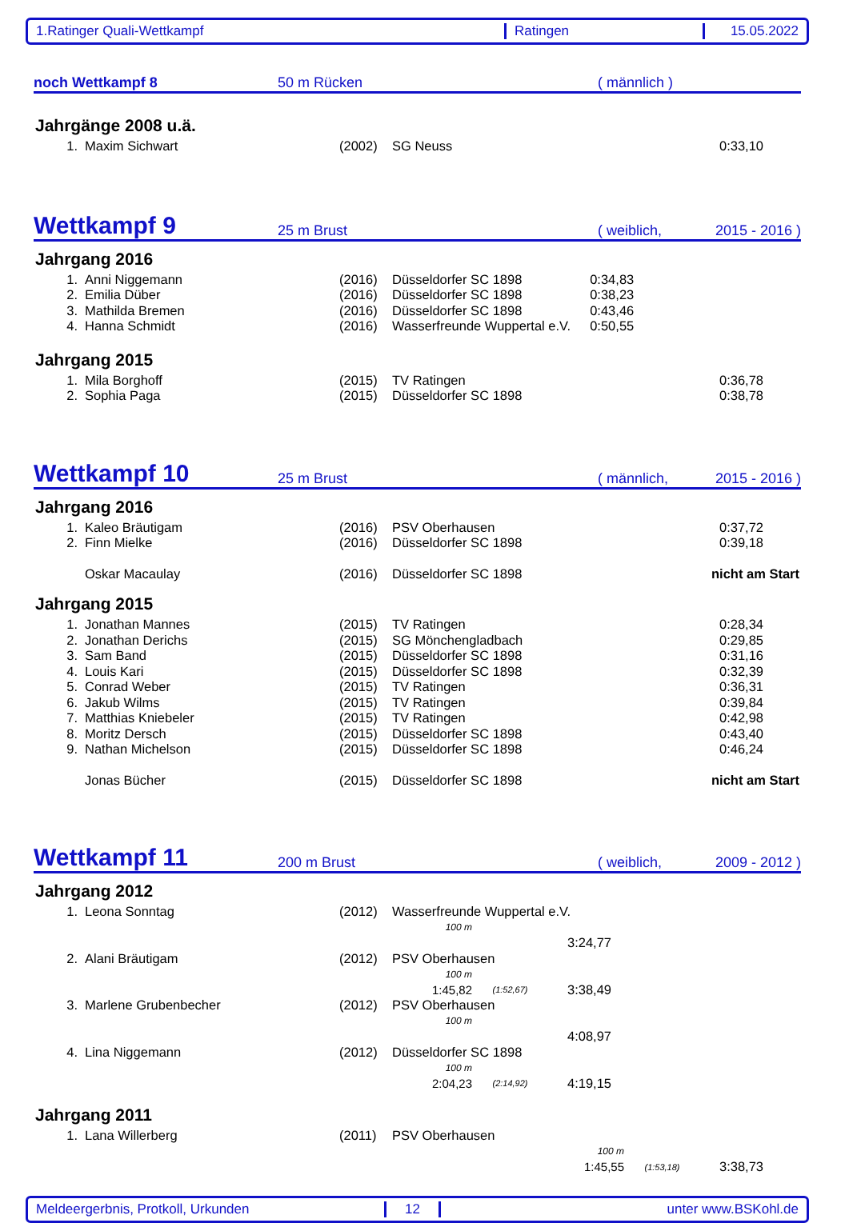1.Ratinger Quali-Wettkampf Ratingen 15.05.2022
noch Wettkampf 8
50 m Rücken
( männlich )
Jahrgänge 2008 u.ä.
| 1. | Maxim Sichwart | (2002) | SG Neuss | | | 0:33,10 |
Wettkampf 9
25 m Brust
( weiblich, 2015 - 2016 )
Jahrgang 2016
| 1. | Anni Niggemann | (2016) | Düsseldorfer SC 1898 | 0:34,83 |
| 2. | Emilia Düber | (2016) | Düsseldorfer SC 1898 | 0:38,23 |
| 3. | Mathilda Bremen | (2016) | Düsseldorfer SC 1898 | 0:43,46 |
| 4. | Hanna Schmidt | (2016) | Wasserfreunde Wuppertal e.V. | 0:50,55 |
Jahrgang 2015
| 1. | Mila Borghoff | (2015) | TV Ratingen | 0:36,78 |
| 2. | Sophia Paga | (2015) | Düsseldorfer SC 1898 | 0:38,78 |
Wettkampf 10
25 m Brust
( männlich, 2015 - 2016 )
Jahrgang 2016
| 1. | Kaleo Bräutigam | (2016) | PSV Oberhausen | 0:37,72 |
| 2. | Finn Mielke | (2016) | Düsseldorfer SC 1898 | 0:39,18 |
| | Oskar Macaulay | (2016) | Düsseldorfer SC 1898 | nicht am Start |
Jahrgang 2015
| 1. | Jonathan Mannes | (2015) | TV Ratingen | 0:28,34 |
| 2. | Jonathan Derichs | (2015) | SG Mönchengladbach | 0:29,85 |
| 3. | Sam Band | (2015) | Düsseldorfer SC 1898 | 0:31,16 |
| 4. | Louis Kari | (2015) | Düsseldorfer SC 1898 | 0:32,39 |
| 5. | Conrad Weber | (2015) | TV Ratingen | 0:36,31 |
| 6. | Jakub Wilms | (2015) | TV Ratingen | 0:39,84 |
| 7. | Matthias Kniebeler | (2015) | TV Ratingen | 0:42,98 |
| 8. | Moritz Dersch | (2015) | Düsseldorfer SC 1898 | 0:43,40 |
| 9. | Nathan Michelson | (2015) | Düsseldorfer SC 1898 | 0:46,24 |
| | Jonas Bücher | (2015) | Düsseldorfer SC 1898 | nicht am Start |
Wettkampf 11
200 m Brust
( weiblich, 2009 - 2012 )
Jahrgang 2012
| 1. | Leona Sonntag | (2012) | Wasserfreunde Wuppertal e.V. | | | |
| | | | | 100 m | | |
| | | | | | | 3:24,77 |
| 2. | Alani Bräutigam | (2012) | PSV Oberhausen | | | |
| | | | | 100 m | | |
| | | | | 1:45,82 | (1:52,67) | 3:38,49 |
| 3. | Marlene Grubenbecher | (2012) | PSV Oberhausen | | | |
| | | | | 100 m | | |
| | | | | | | 4:08,97 |
| 4. | Lina Niggemann | (2012) | Düsseldorfer SC 1898 | | | |
| | | | | 100 m | | |
| | | | | 2:04,23 | (2:14,92) | 4:19,15 |
Jahrgang 2011
| 1. | Lana Willerberg | (2011) | PSV Oberhausen | | | |
| | | | | 100 m | | |
| | | | | 1:45,55 | (1:53,18) | 3:38,73 |
Meldeergerbnis, Protkoll, Urkunden 12 unter www.BSKohl.de